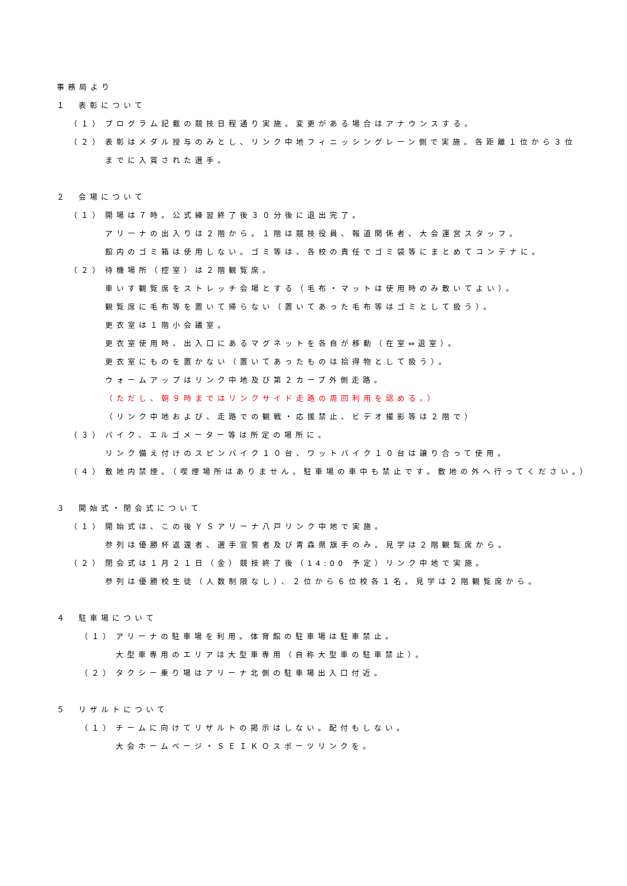事務局より
１ 表彰について
（１） プログラム記載の競技日程通り実施。変更がある場合はアナウンスする。
（２） 表彰はメダル授与のみとし、リンク中地フィニッシングレーン側で実施。各距離１位から３位
までに入賞された選手。
２ 会場について
（１） 開場は７時。公式練習終了後３０分後に退出完了。
アリーナの出入りは２階から。１階は競技役員、報道関係者、大会運営スタッフ。
館内のゴミ箱は使用しない。ゴミ等は、各校の責任でゴミ袋等にまとめてコンテナに。
（２） 待機場所（控室）は２階観覧席。
車いす観覧席をストレッチ会場とする（毛布・マットは使用時のみ敷いてよい）。
観覧席に毛布等を置いて帰らない（置いてあった毛布等はゴミとして扱う）。
更衣室は１階小会議室。
更衣室使用時、出入口にあるマグネットを各自が移動（在室⇔退室）。
更衣室にものを置かない（置いてあったものは拾得物として扱う）。
ウォームアップはリンク中地及び第２カーブ外側走路。
（ただし、朝９時まではリンクサイド走路の周回利用を認める。）
（リンク中地および、走路での観戦・応援禁止、ビデオ撮影等は２階で）
（３） バイク、エルゴメーター等は所定の場所に。
リンク備え付けのスピンバイク１０台、ワットバイク１０台は譲り合って使用。
（４） 敷地内禁煙。（喫煙場所はありません。駐車場の車中も禁止です。敷地の外へ行ってください。）
３ 開始式・閉会式について
（１） 開始式は、この後ＹＳアリーナ八戸リンク中地で実施。
参列は優勝杯返還者、選手宣誓者及び青森県旗手のみ。見学は２階観覧席から。
（２） 閉会式は１月２１日（金）競技終了後（14:00 予定）リンク中地で実施。
参列は優勝校生徒（人数制限なし）、２位から６位校各１名。見学は２階観覧席から。
４ 駐車場について
（１） アリーナの駐車場を利用。体育館の駐車場は駐車禁止。
大型車専用のエリアは大型車専用（自称大型車の駐車禁止）。
（２） タクシー乗り場はアリーナ北側の駐車場出入口付近。
５ リザルトについて
（１） チームに向けてリザルトの掲示はしない。配付もしない。
大会ホームページ・ＳＥＩＫＯスポーツリンクを。